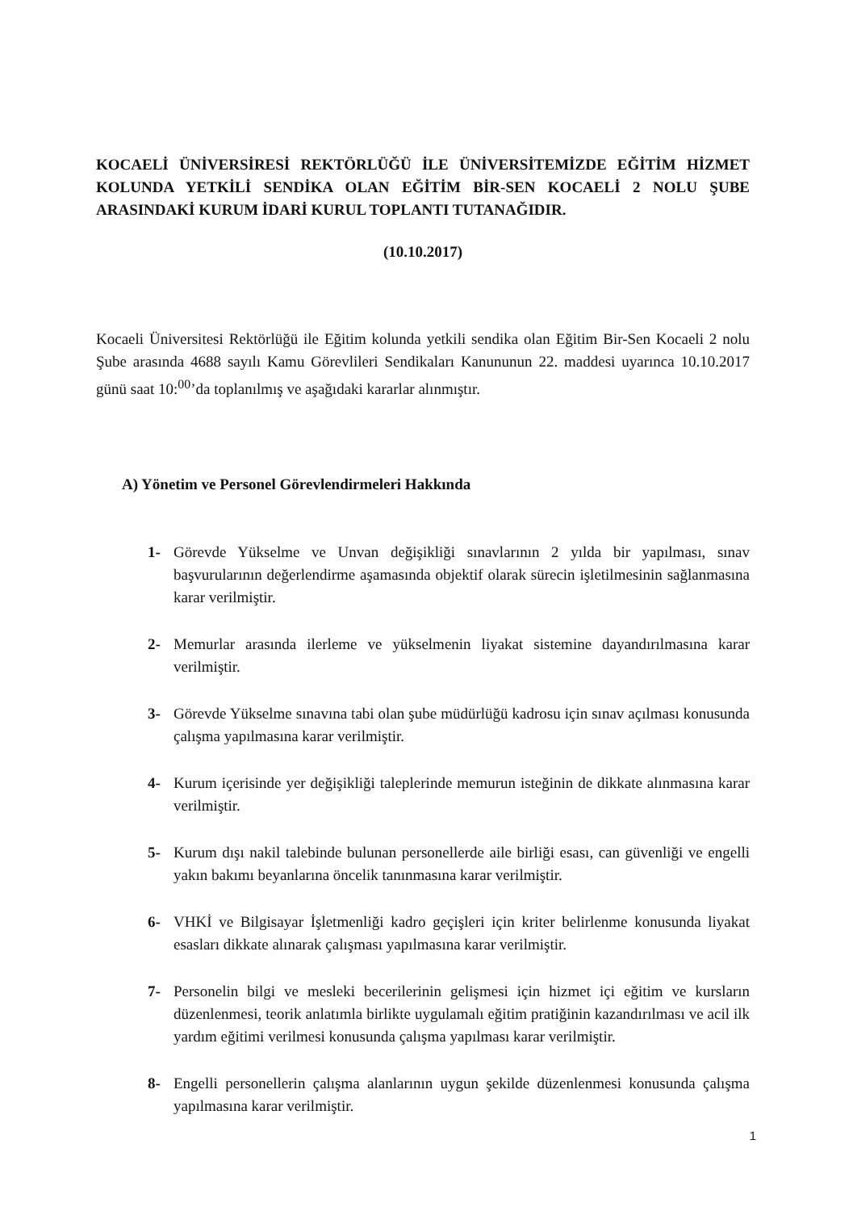KOCAELİ ÜNİVERSİRESİ REKTÖRLÜĞÜ İLE ÜNİVERSİTEMİZDE EĞİTİM HİZMET KOLUNDA YETKİLİ SENDİKA OLAN EĞİTİM BİR-SEN KOCAELİ 2 NOLU ŞUBE ARASINDAKİ KURUM İDARİ KURUL TOPLANTI TUTANAĞIDIR.
(10.10.2017)
Kocaeli Üniversitesi Rektörlüğü ile Eğitim kolunda yetkili sendika olan Eğitim Bir-Sen Kocaeli 2 nolu Şube arasında 4688 sayılı Kamu Görevlileri Sendikaları Kanununun 22. maddesi uyarınca 10.10.2017 günü saat 10:<sup>00</sup>’da toplanılmış ve aşağıdaki kararlar alınmıştır.
A) Yönetim ve Personel Görevlendirmeleri Hakkında
1- Görevde Yükselme ve Unvan değişikliği sınavlarının 2 yılda bir yapılması, sınav başvurularının değerlendirme aşamasında objektif olarak sürecin işletilmesinin sağlanmasına karar verilmiştir.
2- Memurlar arasında ilerleme ve yükselmenin liyakat sistemine dayandırılmasına karar verilmiştir.
3- Görevde Yükselme sınavına tabi olan şube müdürlüğü kadrosu için sınav açılması konusunda çalışma yapılmasına karar verilmiştir.
4- Kurum içerisinde yer değişikliği taleplerinde memurun isteğinin de dikkate alınmasına karar verilmiştir.
5- Kurum dışı nakil talebinde bulunan personellerde aile birliği esası, can güvenliği ve engelli yakın bakımı beyanlarına öncelik tanınmasına karar verilmiştir.
6- VHKİ ve Bilgisayar İşletmenliği kadro geçişleri için kriter belirlenme konusunda liyakat esasları dikkate alınarak çalışması yapılmasına karar verilmiştir.
7- Personelin bilgi ve mesleki becerilerinin gelişmesi için hizmet içi eğitim ve kursların düzenlenmesi, teorik anlatımla birlikte uygulamalı eğitim pratiğinin kazandırılması ve acil ilk yardım eğitimi verilmesi konusunda çalışma yapılması karar verilmiştir.
8- Engelli personellerin çalışma alanlarının uygun şekilde düzenlenmesi konusunda çalışma yapılmasına karar verilmiştir.
1